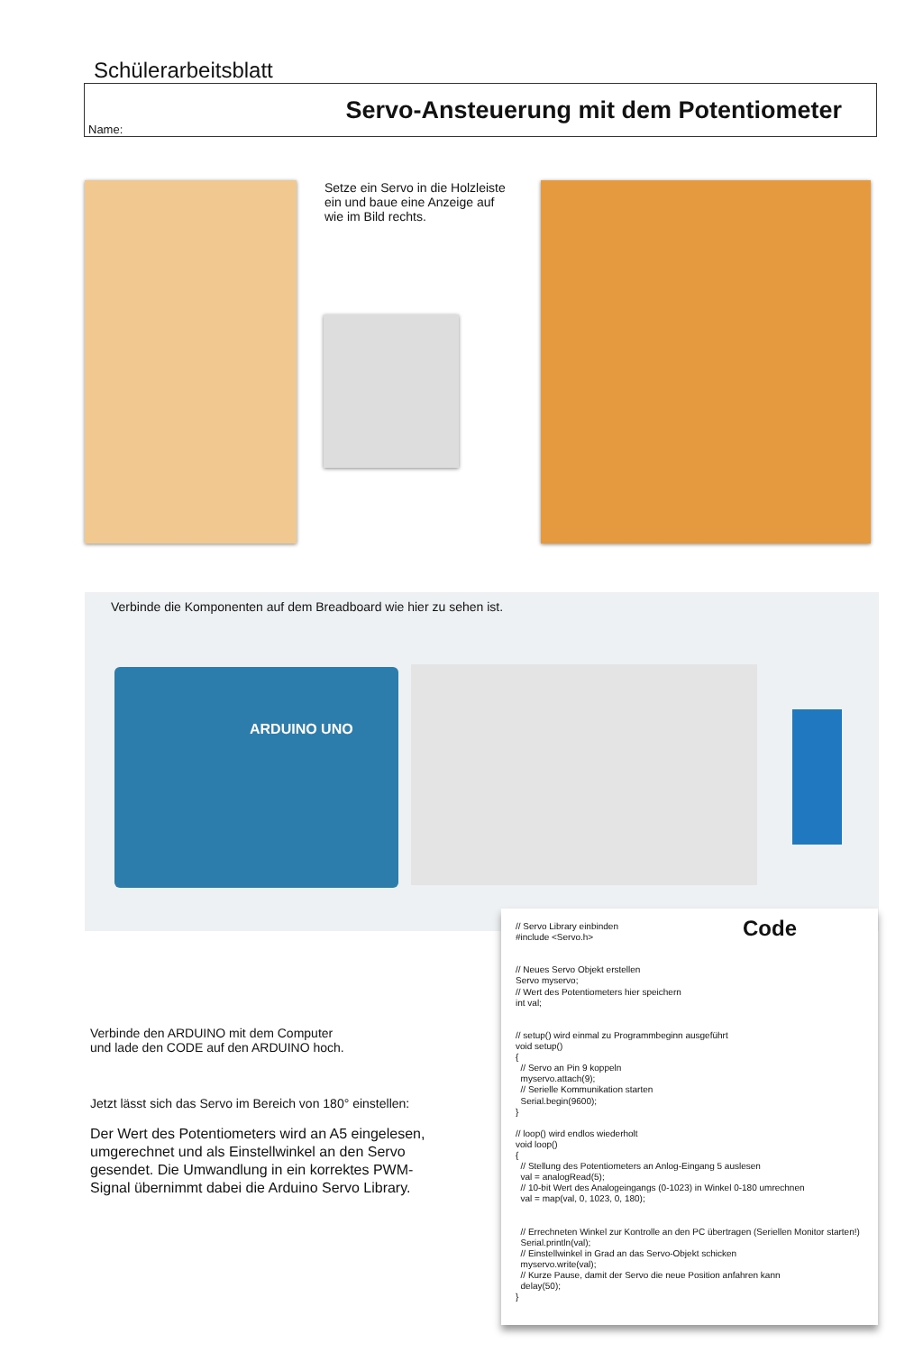Schülerarbeitsblatt
Servo-Ansteuerung mit dem Potentiometer
Name:
Setze ein Servo in die Holzleiste
ein und baue eine Anzeige auf
wie im Bild rechts.
Verbinde die Komponenten auf dem Breadboard wie hier zu sehen ist.
ARDUINO UNO
Verbinde den ARDUINO mit dem Computer
und lade den CODE auf den ARDUINO hoch.
Jetzt lässt sich das Servo im Bereich von 180° einstellen:
Der Wert des Potentiometers wird an A5 eingelesen,
umgerechnet und als Einstellwinkel an den Servo
gesendet. Die Umwandlung in ein korrektes PWM-
Signal übernimmt dabei die Arduino Servo Library.
Code
// Servo Library einbinden #include <Servo.h> // Neues Servo Objekt erstellen Servo myservo; // Wert des Potentiometers hier speichern int val; // setup() wird einmal zu Programmbeginn ausgeführt void setup() { // Servo an Pin 9 koppeln myservo.attach(9); // Serielle Kommunikation starten Serial.begin(9600); } // loop() wird endlos wiederholt void loop() { // Stellung des Potentiometers an Anlog-Eingang 5 auslesen val = analogRead(5); // 10-bit Wert des Analogeingangs (0-1023) in Winkel 0-180 umrechnen val = map(val, 0, 1023, 0, 180); // Errechneten Winkel zur Kontrolle an den PC übertragen (Seriellen Monitor starten!) Serial.println(val); // Einstellwinkel in Grad an das Servo-Objekt schicken myservo.write(val); // Kurze Pause, damit der Servo die neue Position anfahren kann delay(50); }